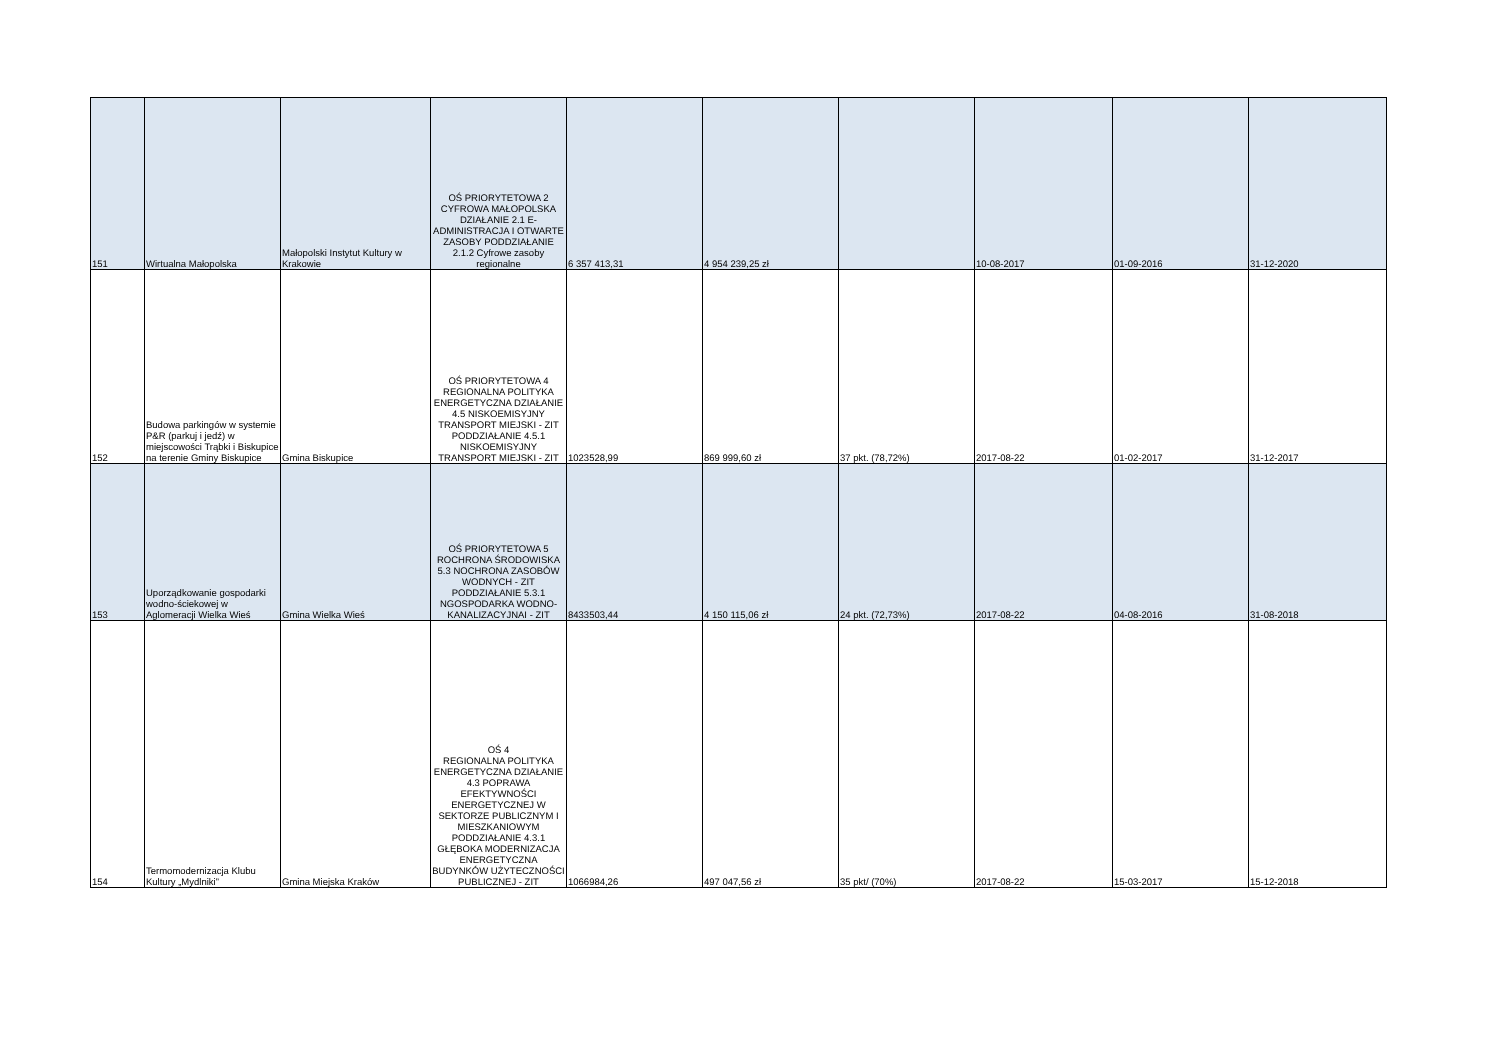| 151 | Wirtualna Małopolska | Małopolski Instytut Kultury w Krakowie | OŚ PRIORYTETOWA 2 CYFROWA MAŁOPOLSKA DZIAŁANIE 2.1 E-ADMINISTRACJA I OTWARTE ZASOBY PODDZIAŁANIE 2.1.2 Cyfrowe zasoby regionalne | 6 357 413,31 | 4 954 239,25 zł | | 10-08-2017 | 01-09-2016 | 31-12-2020 |
| 152 | Budowa parkingów w systemie P&R (parkuj i jedź) w miejscowości Trąbki i Biskupice na terenie Gminy Biskupice | Gmina Biskupice | OŚ PRIORYTETOWA 4 REGIONALNA POLITYKA ENERGETYCZNA DZIAŁANIE 4.5 NISKOEMISYJNY TRANSPORT MIEJSKI - ZIT PODDZIAŁANIE 4.5.1 NISKOEMISYJNY TRANSPORT MIEJSKI - ZIT | 1023528,99 | 869 999,60 zł | 37 pkt. (78,72%) | 2017-08-22 | 01-02-2017 | 31-12-2017 |
| 153 | Uporządkowanie gospodarki wodno-ściekowej w Aglomeracji Wielka Wieś | Gmina Wielka Wieś | OŚ PRIORYTETOWA 5 ROCHRONA ŚRODOWISKA 5.3 NOCHRONA ZASOBÓW WODNYCH - ZIT PODDZIAŁANIE 5.3.1 NGOSPODARKA WODNO-KANALIZACYJNAI - ZIT | 8433503,44 | 4 150 115,06 zł | 24 pkt. (72,73%) | 2017-08-22 | 04-08-2016 | 31-08-2018 |
| 154 | Termomodernizacja Klubu Kultury „Mydlniki” | Gmina Miejska Kraków | OŚ 4 REGIONALNA POLITYKA ENERGETYCZNA DZIAŁANIE 4.3 POPRAWA EFEKTYWNOŚCI ENERGETYCZNEJ W SEKTORZE PUBLICZNYM I MIESZKANIOWYM PODDZIAŁANIE 4.3.1 GŁĘBOKA MODERNIZACJA ENERGETYCZNA BUDYNKÓW UŻYTECZNOŚCI PUBLICZNEJ - ZIT | 1066984,26 | 497 047,56 zł | 35 pkt/ (70%) | 2017-08-22 | 15-03-2017 | 15-12-2018 |